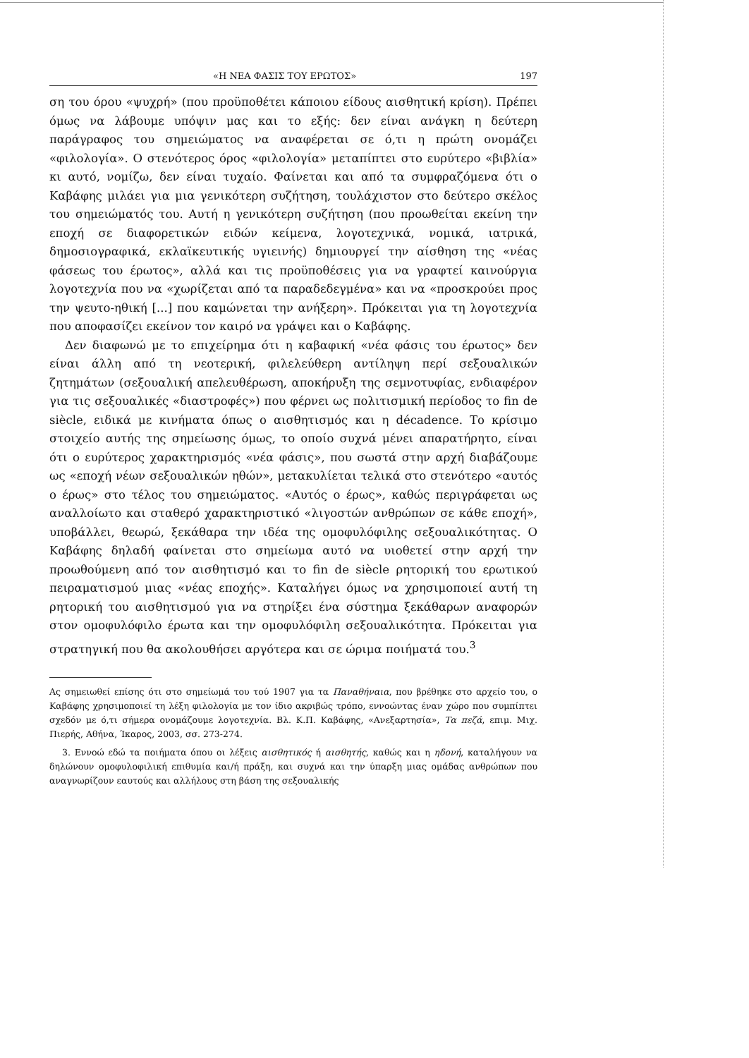«Η ΝΕΑ ΦΑΣΙΣ ΤΟΥ ΕΡΩΤΟΣ» 197
ση του όρου «ψυχρή» (που προϋποθέτει κάποιου είδους αισθητική κρίση). Πρέπει όμως να λάβουμε υπόψιν μας και το εξής: δεν είναι ανάγκη η δεύτερη παράγραφος του σημειώματος να αναφέρεται σε ό,τι η πρώτη ονομάζει «φιλολογία». Ο στενότερος όρος «φιλολογία» μεταπίπτει στο ευρύτερο «βιβλία» κι αυτό, νομίζω, δεν είναι τυχαίο. Φαίνεται και από τα συμφραζόμενα ότι ο Καβάφης μιλάει για μια γενικότερη συζήτηση, τουλάχιστον στο δεύτερο σκέλος του σημειώματός του. Αυτή η γενικότερη συζήτηση (που προωθείται εκείνη την εποχή σε διαφορετικών ειδών κείμενα, λογοτεχνικά, νομικά, ιατρικά, δημοσιογραφικά, εκλαϊκευτικής υγιεινής) δημιουργεί την αίσθηση της «νέας φάσεως του έρωτος», αλλά και τις προϋποθέσεις για να γραφτεί καινούργια λογοτεχνία που να «χωρίζεται από τα παραδεδεγμένα» και να «προσκρούει προς την ψευτο-ηθική [...] που καμώνεται την ανήξερη». Πρόκειται για τη λογοτεχνία που αποφασίζει εκείνον τον καιρό να γράψει και ο Καβάφης.
Δεν διαφωνώ με το επιχείρημα ότι η καβαφική «νέα φάσις του έρωτος» δεν είναι άλλη από τη νεοτερική, φιλελεύθερη αντίληψη περί σεξουαλικών ζητημάτων (σεξουαλική απελευθέρωση, αποκήρυξη της σεμνοτυφίας, ενδιαφέρον για τις σεξουαλικές «διαστροφές») που φέρνει ως πολιτισμική περίοδος το fin de siècle, ειδικά με κινήματα όπως ο αισθητισμός και η décadence. Το κρίσιμο στοιχείο αυτής της σημείωσης όμως, το οποίο συχνά μένει απαρατήρητο, είναι ότι ο ευρύτερος χαρακτηρισμός «νέα φάσις», που σωστά στην αρχή διαβάζουμε ως «εποχή νέων σεξουαλικών ηθών», μετακυλίεται τελικά στο στενότερο «αυτός ο έρως» στο τέλος του σημειώματος. «Αυτός ο έρως», καθώς περιγράφεται ως αναλλοίωτο και σταθερό χαρακτηριστικό «λιγοστών ανθρώπων σε κάθε εποχή», υποβάλλει, θεωρώ, ξεκάθαρα την ιδέα της ομοφυλόφιλης σεξουαλικότητας. Ο Καβάφης δηλαδή φαίνεται στο σημείωμα αυτό να υιοθετεί στην αρχή την προωθούμενη από τον αισθητισμό και το fin de siècle ρητορική του ερωτικού πειραματισμού μιας «νέας εποχής». Καταλήγει όμως να χρησιμοποιεί αυτή τη ρητορική του αισθητισμού για να στηρίξει ένα σύστημα ξεκάθαρων αναφορών στον ομοφυλόφιλο έρωτα και την ομοφυλόφιλη σεξουαλικότητα. Πρόκειται για στρατηγική που θα ακολουθήσει αργότερα και σε ώριμα ποιήματά του.<sup>3</sup>
Ας σημειωθεί επίσης ότι στο σημείωμά του τού 1907 για τα Παναθήναια, που βρέθηκε στο αρχείο του, ο Καβάφης χρησιμοποιεί τη λέξη φιλολογία με τον ίδιο ακριβώς τρόπο, εννοώντας έναν χώρο που συμπίπτει σχεδόν με ό,τι σήμερα ονομάζουμε λογοτεχνία. Βλ. Κ.Π. Καβάφης, «Ανεξαρτησία», Τα πεζά, επιμ. Μιχ. Πιερής, Αθήνα, Ίκαρος, 2003, σσ. 273-274.
3. Εννοώ εδώ τα ποιήματα όπου οι λέξεις αισθητικός ή αισθητής, καθώς και η ηδονή, καταλήγουν να δηλώνουν ομοφυλοφιλική επιθυμία και/ή πράξη, και συχνά και την ύπαρξη μιας ομάδας ανθρώπων που αναγνωρίζουν εαυτούς και αλλήλους στη βάση της σεξουαλικής